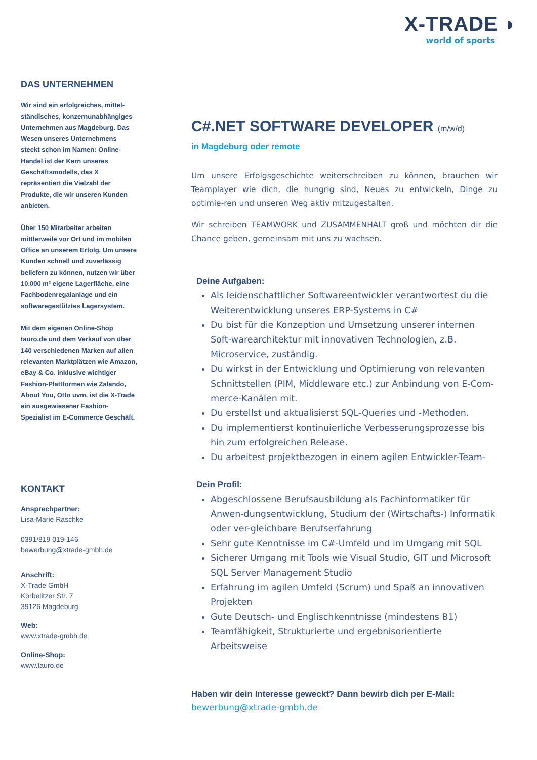X-TRADE ◗
world of sports
DAS UNTERNEHMEN
Wir sind ein erfolgreiches, mittel-ständisches, konzernunabhängiges Unternehmen aus Magdeburg. Das Wesen unseres Unternehmens steckt schon im Namen: Online-Handel ist der Kern unseres Geschäftsmodells, das X repräsentiert die Vielzahl der Produkte, die wir unseren Kunden anbieten.
Über 150 Mitarbeiter arbeiten mittlerweile vor Ort und im mobilen Office an unserem Erfolg. Um unsere Kunden schnell und zuverlässig beliefern zu können, nutzen wir über 10.000 m² eigene Lagerfläche, eine Fachbodenregalanlage und ein softwaregestütztes Lagersystem.
Mit dem eigenen Online-Shop tauro.de und dem Verkauf von über 140 verschiedenen Marken auf allen relevanten Marktplätzen wie Amazon, eBay & Co. inklusive wichtiger Fashion-Plattformen wie Zalando, About You, Otto uvm. ist die X-Trade ein ausgewiesener Fashion-Spezialist im E-Commerce Geschäft.
KONTAKT
Ansprechpartner:
Lisa-Marie Raschke
0391/819 019-146
bewerbung@xtrade-gmbh.de
Anschrift:
X-Trade GmbH
Körbelitzer Str. 7
39126 Magdeburg
Web:
www.xtrade-gmbh.de
Online-Shop:
www.tauro.de
C#.NET SOFTWARE DEVELOPER (m/w/d)
in Magdeburg oder remote
Um unsere Erfolgsgeschichte weiterschreiben zu können, brauchen wir Teamplayer wie dich, die hungrig sind, Neues zu entwickeln, Dinge zu optimie-ren und unseren Weg aktiv mitzugestalten.
Wir schreiben TEAMWORK und ZUSAMMENHALT groß und möchten dir die Chance geben, gemeinsam mit uns zu wachsen.
Deine Aufgaben:
Als leidenschaftlicher Softwareentwickler verantwortest du die Weiterentwicklung unseres ERP-Systems in C#
Du bist für die Konzeption und Umsetzung unserer internen Soft-warearchitektur mit innovativen Technologien, z.B. Microservice, zuständig.
Du wirkst in der Entwicklung und Optimierung von relevanten Schnittstellen (PIM, Middleware etc.) zur Anbindung von E-Com-merce-Kanälen mit.
Du erstellst und aktualisierst SQL-Queries und -Methoden.
Du implementierst kontinuierliche Verbesserungsprozesse bis hin zum erfolgreichen Release.
Du arbeitest projektbezogen in einem agilen Entwickler-Team-
Dein Profil:
Abgeschlossene Berufsausbildung als Fachinformatiker für Anwen-dungsentwicklung, Studium der (Wirtschafts-) Informatik oder ver-gleichbare Berufserfahrung
Sehr gute Kenntnisse im C#-Umfeld und im Umgang mit SQL
Sicherer Umgang mit Tools wie Visual Studio, GIT und Microsoft SQL Server Management Studio
Erfahrung im agilen Umfeld (Scrum) und Spaß an innovativen Projekten
Gute Deutsch- und Englischkenntnisse (mindestens B1)
Teamfähigkeit, Strukturierte und ergebnisorientierte Arbeitsweise
Haben wir dein Interesse geweckt? Dann bewirb dich per E-Mail:
bewerbung@xtrade-gmbh.de